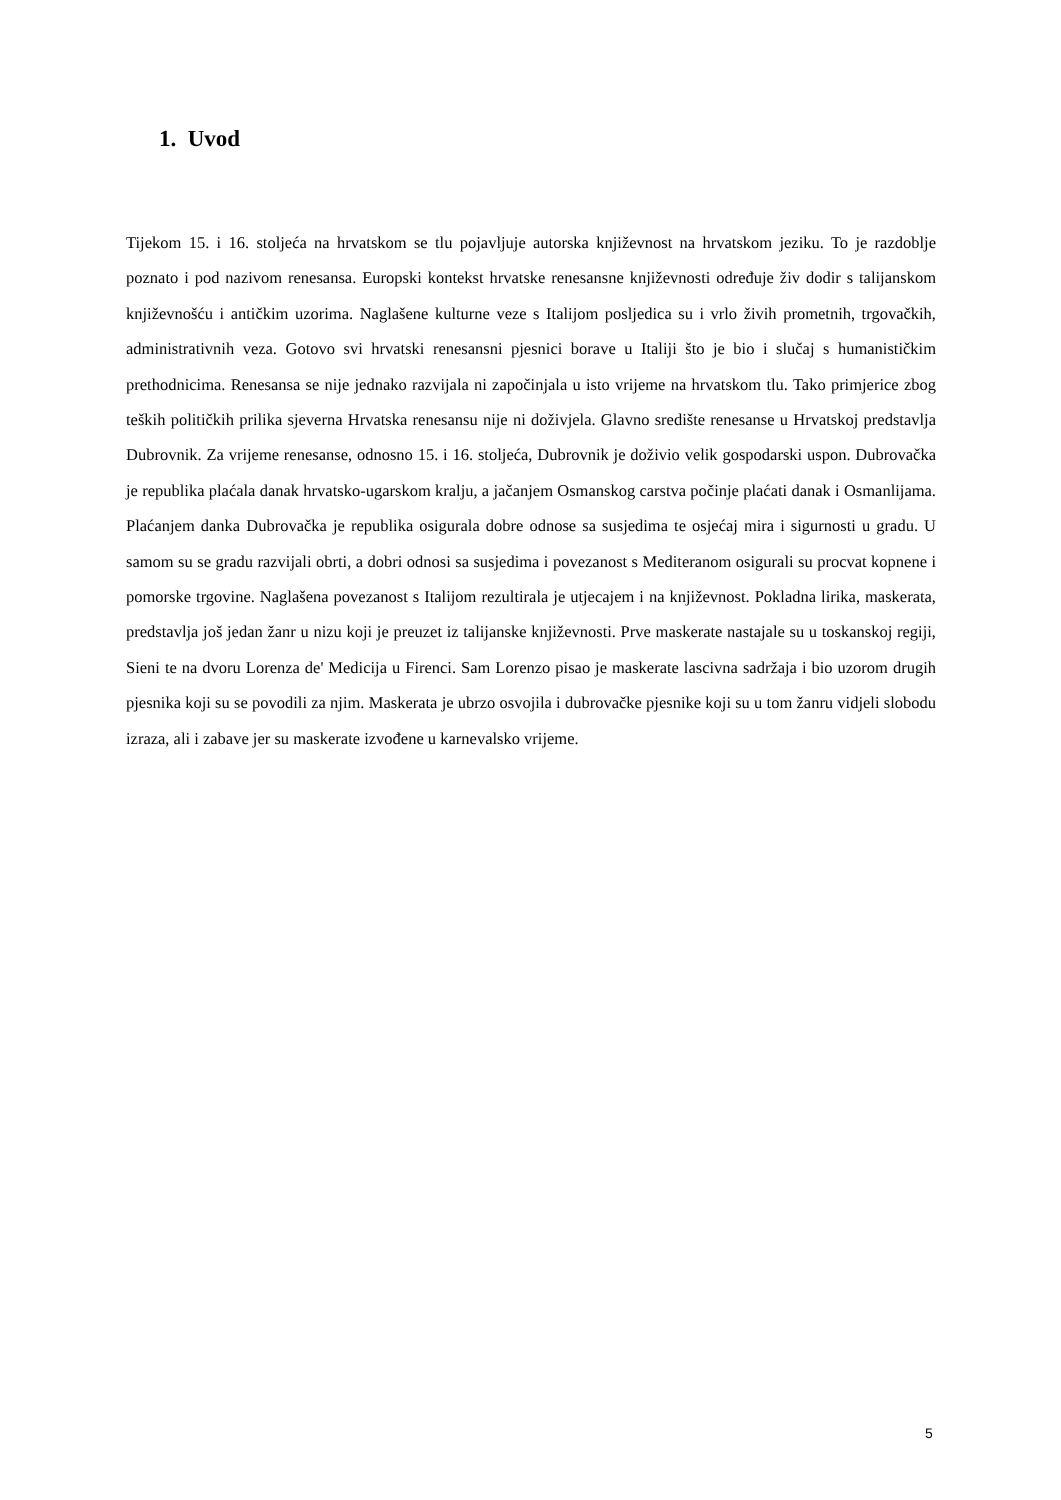1. Uvod
Tijekom 15. i 16. stoljeća na hrvatskom se tlu pojavljuje autorska književnost na hrvatskom jeziku. To je razdoblje poznato i pod nazivom renesansa. Europski kontekst hrvatske renesansne književnosti određuje živ dodir s talijanskom književnošću i antičkim uzorima. Naglašene kulturne veze s Italijom posljedica su i vrlo živih prometnih, trgovačkih, administrativnih veza. Gotovo svi hrvatski renesansni pjesnici borave u Italiji što je bio i slučaj s humanističkim prethodnicima. Renesansa se nije jednako razvijala ni započinjala u isto vrijeme na hrvatskom tlu. Tako primjerice zbog teških političkih prilika sjeverna Hrvatska renesansu nije ni doživjela. Glavno središte renesanse u Hrvatskoj predstavlja Dubrovnik. Za vrijeme renesanse, odnosno 15. i 16. stoljeća, Dubrovnik je doživio velik gospodarski uspon. Dubrovačka je republika plaćala danak hrvatsko-ugarskom kralju, a jačanjem Osmanskog carstva počinje plaćati danak i Osmanlijama. Plaćanjem danka Dubrovačka je republika osigurala dobre odnose sa susjedima te osjećaj mira i sigurnosti u gradu. U samom su se gradu razvijali obrti, a dobri odnosi sa susjedima i povezanost s Mediteranom osigurali su procvat kopnene i pomorske trgovine. Naglašena povezanost s Italijom rezultirala je utjecajem i na književnost. Pokladna lirika, maskerata, predstavlja još jedan žanr u nizu koji je preuzet iz talijanske književnosti. Prve maskerate nastajale su u toskanskoj regiji, Sieni te na dvoru Lorenza de' Medicija u Firenci. Sam Lorenzo pisao je maskerate lascivna sadržaja i bio uzorom drugih pjesnika koji su se povodili za njim. Maskerata je ubrzo osvojila i dubrovačke pjesnike koji su u tom žanru vidjeli slobodu izraza, ali i zabave jer su maskerate izvođene u karnevalsko vrijeme.
5